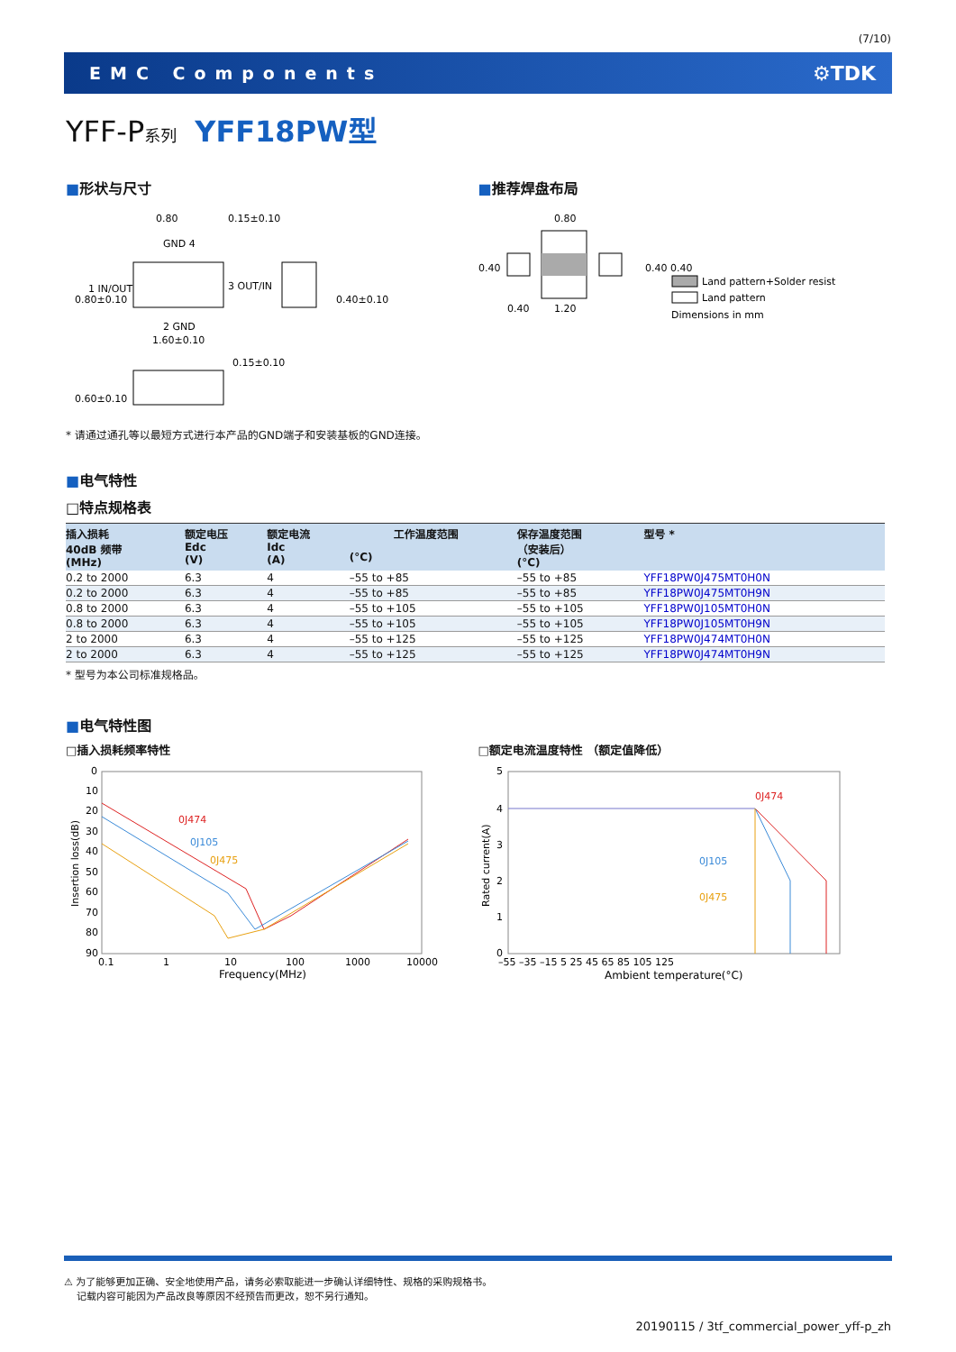(7/10)
EMC Components ⚙TDK
YFF-P系列 YFF18PW型
■形状与尺寸
0.80
0.15±0.10
GND 4
1 IN/OUT
3 OUT/IN
2 GND
1.60±0.10
0.80±0.10
0.40±0.10
0.15±0.10
0.60±0.10
■推荐焊盘布局
0.80
0.40
1.20
0.40
0.40 0.40
Land pattern+Solder resist
Land pattern
Dimensions in mm
* 请通过通孔等以最短方式进行本产品的GND端子和安装基板的GND连接。
■电气特性
□特点规格表
| 插入损耗 40dB 频带 (MHz) | 额定电压 Edc (V) | 额定电流 Idc (A) | (°C) | 工作温度范围 | 保存温度范围 （安装后） (°C) | 型号 * |
| --- | --- | --- | --- | --- | --- | --- |
| 0.2 to 2000 | 6.3 | 4 | –55 to +85 | | –55 to +85 | YFF18PW0J475MT0H0N |
| 0.2 to 2000 | 6.3 | 4 | –55 to +85 | | –55 to +85 | YFF18PW0J475MT0H9N |
| 0.8 to 2000 | 6.3 | 4 | –55 to +105 | | –55 to +105 | YFF18PW0J105MT0H0N |
| 0.8 to 2000 | 6.3 | 4 | –55 to +105 | | –55 to +105 | YFF18PW0J105MT0H9N |
| 2 to 2000 | 6.3 | 4 | –55 to +125 | | –55 to +125 | YFF18PW0J474MT0H0N |
| 2 to 2000 | 6.3 | 4 | –55 to +125 | | –55 to +125 | YFF18PW0J474MT0H9N |
* 型号为本公司标准规格品。
■电气特性图
□插入损耗频率特性
0J474
0J105
0J475
0
10
20
30
40
50
60
70
80
90
0.1
1
10
100
1000
10000
Frequency(MHz)
Insertion loss(dB)
□额定电流温度特性 （额定值降低）
0J474
0J105
0J475
5
4
3
2
1
0
–55 –35 –15 5 25 45 65 85 105 125
Ambient temperature(°C)
Rated current(A)
⚠ 为了能够更加正确、安全地使用产品，请务必索取能进一步确认详细特性、规格的采购规格书。
记载内容可能因为产品改良等原因不经预告而更改，恕不另行通知。
20190115 / 3tf_commercial_power_yff-p_zh